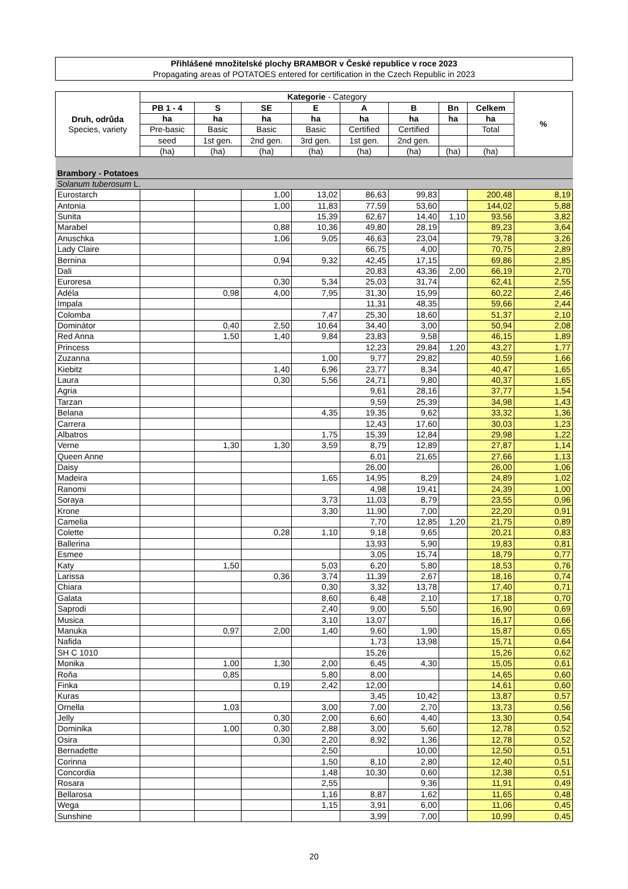Přihlášené množitelské plochy BRAMBOR v České republice v roce 2023
Propagating areas of POTATOES entered for certification in the Czech Republic in 2023
| Druh, odrůda Species, variety | Kategorie - Category | | | | | | | | % |
| --- | --- | --- | --- | --- | --- | --- | --- | --- | --- |
| | PB 1 - 4 | S | SE | E | A | B | Bn | Celkem | |
| | ha | ha | ha | ha | ha | ha | ha | ha | |
| | Pre-basic | Basic | Basic | Basic | Certified | Certified | | Total | |
| | seed | 1st gen. | 2nd gen. | 3rd gen. | 1st gen. | 2nd gen. | | | |
| | (ha) | (ha) | (ha) | (ha) | (ha) | (ha) | (ha) | (ha) | |
| Brambory - Potatoes | | | | | | | | | |
| Solanum tuberosum L. | | | | | | | | | |
| Eurostarch | | | 1,00 | 13,02 | 86,63 | 99,83 | | 200,48 | 8,19 |
| Antonia | | | 1,00 | 11,83 | 77,59 | 53,60 | | 144,02 | 5,88 |
| Sunita | | | | 15,39 | 62,67 | 14,40 | 1,10 | 93,56 | 3,82 |
| Marabel | | | 0,88 | 10,36 | 49,80 | 28,19 | | 89,23 | 3,64 |
| Anuschka | | | 1,06 | 9,05 | 46,63 | 23,04 | | 79,78 | 3,26 |
| Lady Claire | | | | | 66,75 | 4,00 | | 70,75 | 2,89 |
| Bernina | | | 0,94 | 9,32 | 42,45 | 17,15 | | 69,86 | 2,85 |
| Dali | | | | | 20,83 | 43,36 | 2,00 | 66,19 | 2,70 |
| Euroresa | | | 0,30 | 5,34 | 25,03 | 31,74 | | 62,41 | 2,55 |
| Adéla | | 0,98 | 4,00 | 7,95 | 31,30 | 15,99 | | 60,22 | 2,46 |
| Impala | | | | | 11,31 | 48,35 | | 59,66 | 2,44 |
| Colomba | | | | 7,47 | 25,30 | 18,60 | | 51,37 | 2,10 |
| Dominátor | | 0,40 | 2,50 | 10,64 | 34,40 | 3,00 | | 50,94 | 2,08 |
| Red Anna | | 1,50 | 1,40 | 9,84 | 23,83 | 9,58 | | 46,15 | 1,89 |
| Princess | | | | | 12,23 | 29,84 | 1,20 | 43,27 | 1,77 |
| Zuzanna | | | | 1,00 | 9,77 | 29,82 | | 40,59 | 1,66 |
| Kiebitz | | | 1,40 | 6,96 | 23,77 | 8,34 | | 40,47 | 1,65 |
| Laura | | | 0,30 | 5,56 | 24,71 | 9,80 | | 40,37 | 1,65 |
| Agria | | | | | 9,61 | 28,16 | | 37,77 | 1,54 |
| Tarzan | | | | | 9,59 | 25,39 | | 34,98 | 1,43 |
| Belana | | | | 4,35 | 19,35 | 9,62 | | 33,32 | 1,36 |
| Carrera | | | | | 12,43 | 17,60 | | 30,03 | 1,23 |
| Albatros | | | | 1,75 | 15,39 | 12,84 | | 29,98 | 1,22 |
| Verne | | 1,30 | 1,30 | 3,59 | 8,79 | 12,89 | | 27,87 | 1,14 |
| Queen Anne | | | | | 6,01 | 21,65 | | 27,66 | 1,13 |
| Daisy | | | | | 26,00 | | | 26,00 | 1,06 |
| Madeira | | | | 1,65 | 14,95 | 8,29 | | 24,89 | 1,02 |
| Ranomi | | | | | 4,98 | 19,41 | | 24,39 | 1,00 |
| Soraya | | | | 3,73 | 11,03 | 8,79 | | 23,55 | 0,96 |
| Krone | | | | 3,30 | 11,90 | 7,00 | | 22,20 | 0,91 |
| Camelia | | | | | 7,70 | 12,85 | 1,20 | 21,75 | 0,89 |
| Colette | | | 0,28 | 1,10 | 9,18 | 9,65 | | 20,21 | 0,83 |
| Ballerina | | | | | 13,93 | 5,90 | | 19,83 | 0,81 |
| Esmee | | | | | 3,05 | 15,74 | | 18,79 | 0,77 |
| Katy | | 1,50 | | 5,03 | 6,20 | 5,80 | | 18,53 | 0,76 |
| Larissa | | | 0,36 | 3,74 | 11,39 | 2,67 | | 18,16 | 0,74 |
| Chiara | | | | 0,30 | 3,32 | 13,78 | | 17,40 | 0,71 |
| Galata | | | | 8,60 | 6,48 | 2,10 | | 17,18 | 0,70 |
| Saprodi | | | | 2,40 | 9,00 | 5,50 | | 16,90 | 0,69 |
| Musica | | | | 3,10 | 13,07 | | | 16,17 | 0,66 |
| Manuka | | 0,97 | 2,00 | 1,40 | 9,60 | 1,90 | | 15,87 | 0,65 |
| Nafida | | | | | 1,73 | 13,98 | | 15,71 | 0,64 |
| SH C 1010 | | | | | 15,26 | | | 15,26 | 0,62 |
| Monika | | 1,00 | 1,30 | 2,00 | 6,45 | 4,30 | | 15,05 | 0,61 |
| Roňa | | 0,85 | | 5,80 | 8,00 | | | 14,65 | 0,60 |
| Finka | | | 0,19 | 2,42 | 12,00 | | | 14,61 | 0,60 |
| Kuras | | | | | 3,45 | 10,42 | | 13,87 | 0,57 |
| Ornella | | 1,03 | | 3,00 | 7,00 | 2,70 | | 13,73 | 0,56 |
| Jelly | | | 0,30 | 2,00 | 6,60 | 4,40 | | 13,30 | 0,54 |
| Dominika | | 1,00 | 0,30 | 2,88 | 3,00 | 5,60 | | 12,78 | 0,52 |
| Osira | | | 0,30 | 2,20 | 8,92 | 1,36 | | 12,78 | 0,52 |
| Bernadette | | | | 2,50 | | 10,00 | | 12,50 | 0,51 |
| Corinna | | | | 1,50 | 8,10 | 2,80 | | 12,40 | 0,51 |
| Concordia | | | | 1,48 | 10,30 | 0,60 | | 12,38 | 0,51 |
| Rosara | | | | 2,55 | | 9,36 | | 11,91 | 0,49 |
| Bellarosa | | | | 1,16 | 8,87 | 1,62 | | 11,65 | 0,48 |
| Wega | | | | 1,15 | 3,91 | 6,00 | | 11,06 | 0,45 |
| Sunshine | | | | | 3,99 | 7,00 | | 10,99 | 0,45 |
20